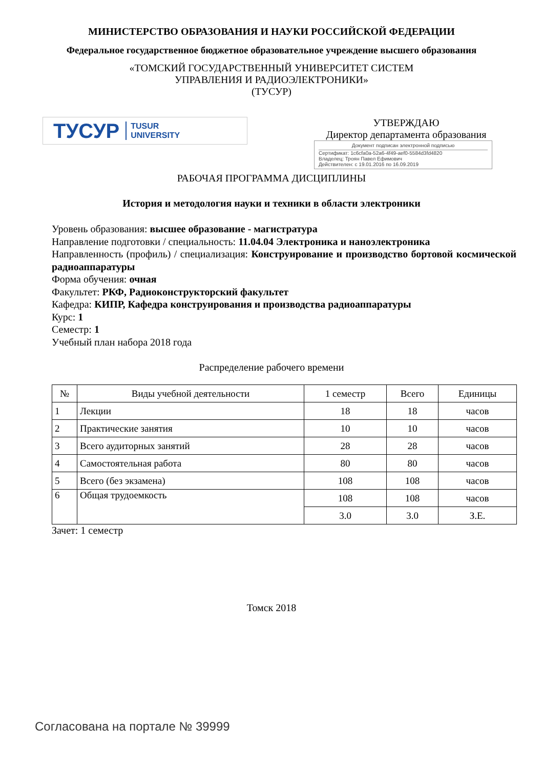МИНИСТЕРСТВО ОБРАЗОВАНИЯ И НАУКИ РОССИЙСКОЙ ФЕДЕРАЦИИ
Федеральное государственное бюджетное образовательное учреждение высшего образования
«ТОМСКИЙ ГОСУДАРСТВЕННЫЙ УНИВЕРСИТЕТ СИСТЕМ
УПРАВЛЕНИЯ И РАДИОЭЛЕКТРОНИКИ»
(ТУСУР)
ТУСУР TUSUR
UNIVERSITY
УТВЕРЖДАЮ
Директор департамента образования
Документ подписан электронной подписью
Сертификат: 1c6cfa0a-52a6-4f49-aef0-5584d3fd4820
Владелец: Троян Павел Ефимович
Действителен: с 19.01.2016 по 16.09.2019
РАБОЧАЯ ПРОГРАММА ДИСЦИПЛИНЫ
История и методология науки и техники в области электроники
Уровень образования: высшее образование - магистратура
Направление подготовки / специальность: 11.04.04 Электроника и наноэлектроника
Направленность (профиль) / специализация: Конструирование и производство бортовой космической радиоаппаратуры
Форма обучения: очная
Факультет: РКФ, Радиоконструкторский факультет
Кафедра: КИПР, Кафедра конструирования и производства радиоаппаратуры
Курс: 1
Семестр: 1
Учебный план набора 2018 года
Распределение рабочего времени
| № | Виды учебной деятельности | 1 семестр | Всего | Единицы |
| --- | --- | --- | --- | --- |
| 1 | Лекции | 18 | 18 | часов |
| 2 | Практические занятия | 10 | 10 | часов |
| 3 | Всего аудиторных занятий | 28 | 28 | часов |
| 4 | Самостоятельная работа | 80 | 80 | часов |
| 5 | Всего (без экзамена) | 108 | 108 | часов |
| 6 | Общая трудоемкость | 108 | 108 | часов |
| | | 3.0 | 3.0 | З.Е. |
Зачет: 1 семестр
Томск 2018
Согласована на портале № 39999